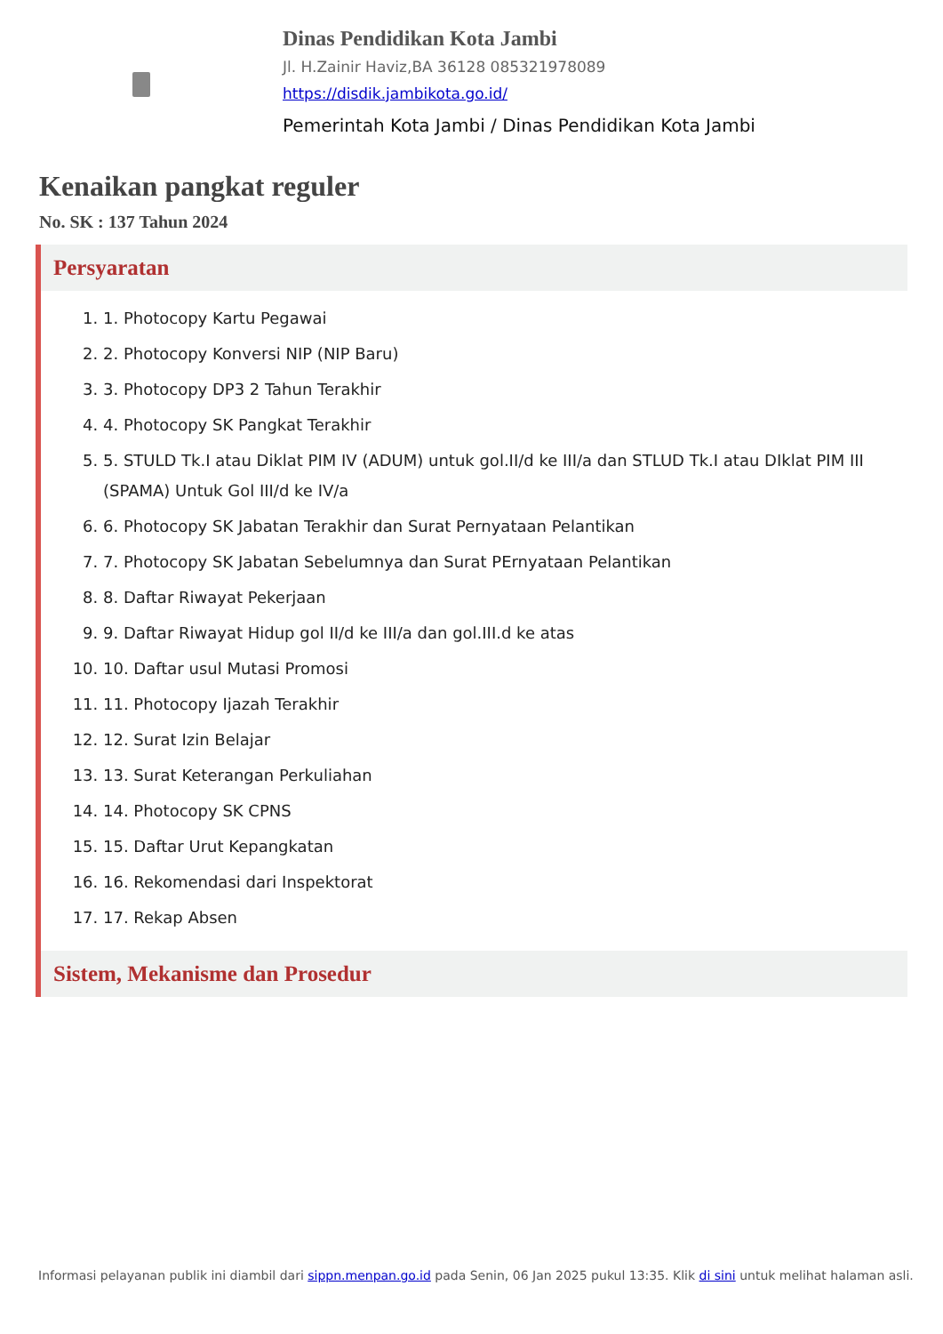Dinas Pendidikan Kota Jambi
Jl. H.Zainir Haviz,BA 36128 085321978089
https://disdik.jambikota.go.id/
Pemerintah Kota Jambi / Dinas Pendidikan Kota Jambi
Kenaikan pangkat reguler
No. SK : 137 Tahun 2024
Persyaratan
1. 1. Photocopy Kartu Pegawai
2. 2. Photocopy Konversi NIP (NIP Baru)
3. 3. Photocopy DP3 2 Tahun Terakhir
4. 4. Photocopy SK Pangkat Terakhir
5. 5. STULD Tk.I atau Diklat PIM IV (ADUM) untuk gol.II/d ke III/a dan STLUD Tk.I atau DIklat PIM III (SPAMA) Untuk Gol III/d ke IV/a
6. 6. Photocopy SK Jabatan Terakhir dan Surat Pernyataan Pelantikan
7. 7. Photocopy SK Jabatan Sebelumnya dan Surat PErnyataan Pelantikan
8. 8. Daftar Riwayat Pekerjaan
9. 9. Daftar Riwayat Hidup gol II/d ke III/a dan gol.III.d ke atas
10. 10. Daftar usul Mutasi Promosi
11. 11. Photocopy Ijazah Terakhir
12. 12. Surat Izin Belajar
13. 13. Surat Keterangan Perkuliahan
14. 14. Photocopy SK CPNS
15. 15. Daftar Urut Kepangkatan
16. 16. Rekomendasi dari Inspektorat
17. 17. Rekap Absen
Sistem, Mekanisme dan Prosedur
Informasi pelayanan publik ini diambil dari sippn.menpan.go.id pada Senin, 06 Jan 2025 pukul 13:35. Klik di sini untuk melihat halaman asli.